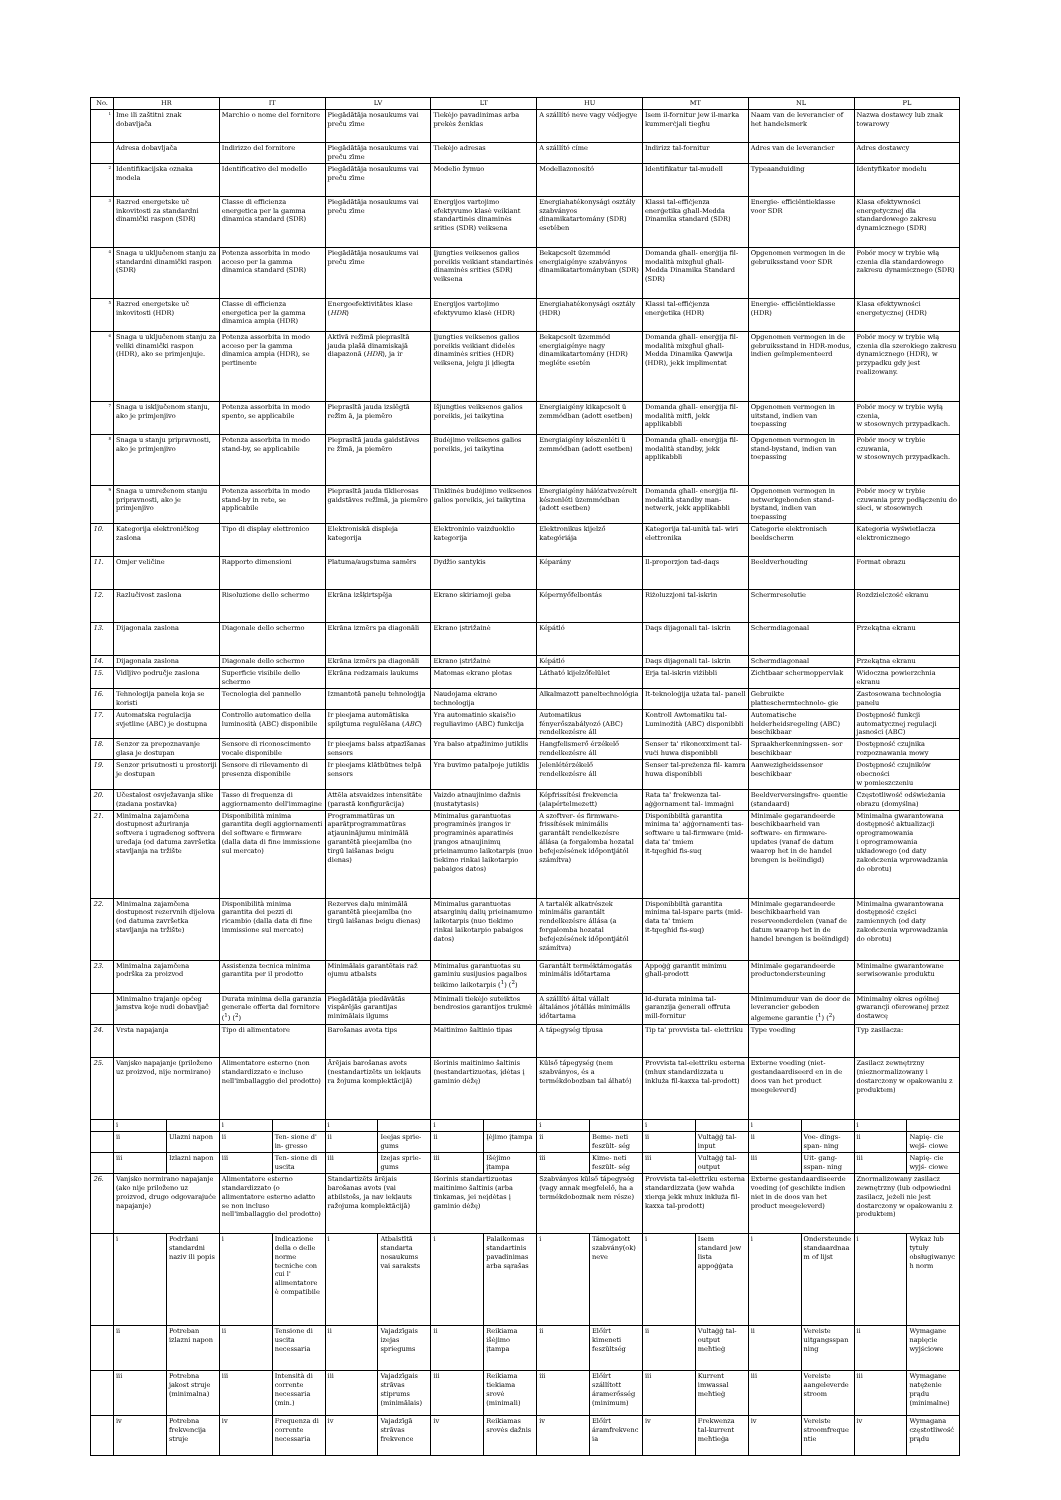| No. | HR | | IT | | LV | | LT | | HU | | MT | | NL | | PL | |
| --- | --- | --- | --- | --- | --- | --- | --- | --- | --- | --- | --- | --- | --- | --- | --- | --- |
| 1 | Ime ili zaštitni znak dobavljača | | Marchio o nome del fornitore | | Piegādātāja nosaukums vai preču zīme | | Tiekėjo pavadinimas arba prekės ženklas | | A szállító neve vagy védjegye | | Isem il-fornitur jew il-marka kummerċjali tiegħu | | Naam van de leverancier of het handelsmerk | | Nazwa dostawcy lub znak towarowy | |
| | Adresa dobavljača | | Indirizzo del fornitore | | Piegādātāja nosaukums vai preču zīme | | Tiekėjo adresas | | A szállító címe | | Indirizz tal-fornitur | | Adres van de leverancier | | Adres dostawcy | |
| 2 | Identifikacijska oznaka modela | | Identificativo del modello | | Piegādātāja nosaukums vai preču zīme | | Modelio žymuo | | Modellazonosító | | Identifikatur tal-mudell | | Typeaanduiding | | Identyfikator modelu | |
| 3 | Razred energetske uč inkovitosti za standardni dinamički raspon (SDR) | | Classe di efficienza energetica per la gamma dinamica standard (SDR) | | Piegādātāja nosaukums vai preču zīme | | Energijos vartojimo efektyvumo klasė veikiant standartinės dinaminės srities (SDR) veiksena | | Energiahatékonysági osztály szabványos dinamikatartomány (SDR) esetében | | Klassi tal-effiċjenza enerġetika għall-Medda Dinamika standard (SDR) | | Energie- efficiëntieklasse voor SDR | | Klasa efektywności energetycznej dla standardowego zakresu dynamicznego (SDR) | |
| 4 | Snaga u uključenom stanju za standardni dinamički raspon (SDR) | | Potenza assorbita in modo acceso per la gamma dinamica standard (SDR) | | Piegādātāja nosaukums vai preču zīme | | Įjungties veiksenos galios poreikis veikiant standartinės dinaminės srities (SDR) veiksena | | Bekapcsolt üzemmód energiaigénye szabványos dinamikatartományban (SDR) | | Domanda għall- enerġija fil-modalità mixgħul għall-Medda Dinamika Standard (SDR) | | Opgenomen vermogen in de gebruiksstand voor SDR | | Pobór mocy w trybie włą czenia dla standardowego zakresu dynamicznego (SDR) | |
| 5 | Razred energetske uč inkovitosti (HDR) | | Classe di efficienza energetica per la gamma dinamica ampia (HDR) | | Energoefektivitātes klase ( HDR ) | | Energijos vartojimo efektyvumo klasė (HDR) | | Energiahatékonysági osztály (HDR) | | Klassi tal-effiċjenza enerġetika (HDR) | | Energie- efficiëntieklasse (HDR) | | Klasa efektywności energetycznej (HDR) | |
| 6 | Snaga u uključenom stanju za veliki dinamički raspon (HDR), ako se primjenjuje. | | Potenza assorbita in modo acceso per la gamma dinamica ampia (HDR), se pertinente | | Aktīvā režīmā pieprasītā jauda plašā dinamiskajā diapazonā ( HDR ), ja ir | | Įjungties veiksenos galios poreikis veikiant didelės dinaminės srities (HDR) veiksena, jeigu ji įdiegta | | Bekapcsolt üzemmód energiaigénye nagy dinamikatartomány (HDR) megléte esetén | | Domanda għall- enerġija fil-modalità mixgħul għall-Medda Dinamika Qawwija (HDR), jekk implimentat | | Opgenomen vermogen in de gebruiksstand in HDR-modus, indien geïmplementeerd | | Pobór mocy w trybie włą czenia dla szerokiego zakresu dynamicznego (HDR), w przypadku gdy jest realizowany. | |
| 7 | Snaga u isključenom stanju, ako je primjenjivo | | Potenza assorbita in modo spento, se applicabile | | Pieprasītā jauda izslēgtā režīm ā, ja piemēro | | Išjungties veiksenos galios poreikis, jei taikytina | | Energiaigény kikapcsolt ü zemmódban (adott esetben) | | Domanda għall- enerġija fil-modalità mitfi, jekk applikabbli | | Opgenomen vermogen in uitstand, indien van toepassing | | Pobór mocy w trybie wyłą czenia, w stosownych przypadkach. | |
| 8 | Snaga u stanju pripravnosti, ako je primjenjivo | | Potenza assorbita in modo stand-by, se applicabile | | Pieprasītā jauda gaidstāves re žīmā, ja piemēro | | Budėjimo veiksenos galios poreikis, jei taikytina | | Energiaigény készenléti ü zemmódban (adott esetben) | | Domanda għall- enerġija fil-modalità standby, jekk applikabbli | | Opgenomen vermogen in stand-bystand, indien van toepassing | | Pobór mocy w trybie czuwania, w stosownych przypadkach. | |
| 9 | Snaga u umreženom stanju pripravnosti, ako je primjenjivo | | Potenza assorbita in modo stand-by in rete, se applicabile | | Pieprasītā jauda tīklierosas gaidstāves režīmā, ja piemēro | | Tinklinės budėjimo veiksenos galios poreikis, jei taikytina | | Energiaigény hálózatvezérelt készenléti üzemmódban (adott esetben) | | Domanda għall- enerġija fil-modalità standby man-netwerk, jekk applikabbli | | Opgenomen vermogen in netwerkgebonden stand-bystand, indien van toepassing | | Pobór mocy w trybie czuwania przy podłączeniu do sieci, w stosownych | |
| 10. | Kategorija elektroničkog zaslona | | Tipo di display elettronico | | Elektroniskā displeja kategorija | | Elektroninio vaizduoklio kategorija | | Elektronikus kijelző kategóriája | | Kategorija tal-unità tal- wiri elettronika | | Categorie elektronisch beeldscherm | | Kategoria wyświetlacza elektronicznego | |
| 11. | Omjer veličine | | Rapporto dimensioni | | Platuma/augstuma samērs | | Dydžio santykis | | Képarány | | Il-proporzjon tad-daqs | | Beeldverhouding | | Format obrazu | |
| 12. | Razlučivost zaslona | | Risoluzione dello schermo | | Ekrāna izšķirtspēja | | Ekrano skiriamoji geba | | Képernyőfelbontás | | Riżoluzzjoni tal-iskrin | | Schermresolutie | | Rozdzielczość ekranu | |
| 13. | Dijagonala zaslona | | Diagonale dello schermo | | Ekrāna izmērs pa diagonāli | | Ekrano įstrižainė | | Képátló | | Daqs dijagonali tal- iskrin | | Schermdiagonaal | | Przekątna ekranu | |
| 14. | Dijagonala zaslona | | Diagonale dello schermo | | Ekrāna izmērs pa diagonāli | | Ekrano įstrižainė | | Képátló | | Daqs dijagonali tal- iskrin | | Schermdiagonaal | | Przekątna ekranu | |
| 15. | Vidljivo područje zaslona | | Superficie visibile dello schermo | | Ekrāna redzamais laukums | | Matomas ekrano plotas | | Látható kijelzőfelület | | Erja tal-iskrin viżibbli | | Zichtbaar schermoppervlak | | Widoczna powierzchnia ekranu | |
| 16. | Tehnologija panela koja se koristi | | Tecnologia del pannello | | Izmantotā paneļu tehnoloģija | | Naudojama ekrano technologija | | Alkalmazott paneltechnológia | | It-teknoloġija użata tal- panell | | Gebruikte platteschermtechnolo- gie | | Zastosowana technologia panelu | |
| 17. | Automatska regulacija svjetline (ABC) je dostupna | | Controllo automatico della luminosità (ABC) disponibile | | Ir pieejama automātiska spilgtuma regulēšana ( ABC ) | | Yra automatinio skaisčio reguliavimo (ABC) funkcija | | Automatikus fényerőszabályozó (ABC) rendelkezésre áll | | Kontroll Awtomatiku tal-Luminożità (ABC) disponibbli | | Automatische helderheidsregeling (ABC) beschikbaar | | Dostępność funkcji automatycznej regulacji jasności (ABC) | |
| 18. | Senzor za prepoznavanje glasa je dostupan | | Sensore di riconoscimento vocale disponibile | | Ir pieejams balss atpazīšanas sensors | | Yra balso atpažinimo jutiklis | | Hangfelismerő érzékelő rendelkezésre áll | | Senser ta' rikonoxximent tal-vuċi huwa disponibbli | | Spraakherkenningssen- sor beschikbaar | | Dostępność czujnika rozpoznawania mowy | |
| 19. | Senzor prisutnosti u prostoriji je dostupan | | Sensore di rilevamento di presenza disponibile | | Ir pieejams klātbūtnes telpā sensors | | Yra buvimo patalpoje jutiklis | | Jelenlétérzékelő rendelkezésre áll | | Senser tal-preżenza fil- kamra huwa disponibbli | | Aanwezigheidssensor beschikbaar | | Dostępność czujników obecności w pomieszczeniu | |
| 20. | Učestalost osvježavanja slike (zadana postavka) | | Tasso di frequenza di aggiornamento dell'immagine | | Attēla atsvaidzes intensitāte (parastā konfigurācija) | | Vaizdo atnaujinimo dažnis (nustatytasis) | | Képfrissítési frekvencia (alapértelmezett) | | Rata ta' frekwenza tal- aġġornament tal- immaġni | | Beeldverversingsfre- quentie (standaard) | | Częstotliwość odświeżania obrazu (domyślna) | |
| 21. | Minimalna zajamčena dostupnost ažuriranja softvera i ugrađenog softvera uređaja (od datuma završetka stavljanja na tržište | | Disponibilità minima garantita degli aggiornamenti del software e firmware (dalla data di fine immissione sul mercato) | | Programmatūras un aparātprogrammatūras atjauninājumu minimālā garantētā pieejamība (no tirgū laišanas beigu dienas) | | Minimalus garantuotas programinės įrangos ir programinės aparatinės įrangos atnaujinimų prieinamumo laikotarpis (nuo tiekimo rinkai laikotarpio pabaigos datos) | | A szoftver- és firmware- frissítések minimális garantált rendelkezésre állása (a forgalomba hozatal befejezésének időpontjától számítva) | | Disponibbiltà garantita minima ta' aġġornamenti tas- software u tal-firmware (mid-data ta' tmiem it-tqegħid fis-suq | | Minimale gegarandeerde beschikbaarheid van software- en firmware-updates (vanaf de datum waarop het in de handel brengen is beëindigd) | | Minimalna gwarantowana dostępność aktualizacji oprogramowania i oprogramowania układowego (od daty zakończenia wprowadzania do obrotu) | |
| 22. | Minimalna zajamčena dostupnost rezervnih dijelova (od datuma završetka stavljanja na tržište) | | Disponibilità minima garantita dei pezzi di ricambio (dalla data di fine immissione sul mercato) | | Rezerves daļu minimālā garantētā pieejamība (no tirgū laišanas beigu dienas) | | Minimalus garantuotas atsarginių dalių prieinamumo laikotarpis (nuo tiekimo rinkai laikotarpio pabaigos datos) | | A tartalék alkatrészek minimális garantált rendelkezésre állása (a forgalomba hozatal befejezésének időpontjától számítva) | | Disponibbiltà garantita minima tal-ispare parts (mid-data ta' tmiem it-tqegħid fis-suq) | | Minimale gegarandeerde beschikbaarheid van reserveonderdelen (vanaf de datum waarop het in de handel brengen is beëindigd) | | Minimalna gwarantowana dostępność części zamiennych (od daty zakończenia wprowadzania do obrotu) | |
| 23. | Minimalna zajamčena podrška za proizvod | | Assistenza tecnica minima garantita per il prodotto | | Minimālais garantētais raž ojumu atbalsts | | Minimalus garantuotas su gaminiu susijusios pagalbos teikimo laikotarpis (<sup>1</sup>) (<sup>2</sup>) | | Garantált terméktámogatás minimális időtartama | | Appoġġ garantit minimu għall-prodott | | Minimale gegarandeerde productondersteuning | | Minimalne gwarantowane serwisowanie produktu | |
| | Minimalno trajanje općeg jamstva koje nudi dobavljač | | Durata minima della garanzia generale offerta dal fornitore (<sup>1</sup>) (<sup>2</sup>) | | Piegādātāja piedāvātās vispārējās garantijas minimālais ilgums | | Minimali tiekėjo suteiktos bendrosios garantijos trukmė | | A szállító által vállalt általános jótállás minimális időtartama | | Id-durata minima tal-garanzija ġenerali offruta mill-fornitur | | Minimumduur van de door de leverancier geboden algemene garantie (<sup>1</sup>) (<sup>2</sup>) | | Minimalny okres ogólnej gwarancji oferowanej przez dostawcę | |
| 24. | Vrsta napajanja | | Tipo di alimentatore | | Barošanas avota tips | | Maitinimo šaltinio tipas | | A tápegység típusa | | Tip ta' provvista tal- elettriku | | Type voeding | | Typ zasilacza: | |
| 25. | Vanjsko napajanje (priloženo uz proizvod, nije normirano) | | Alimentatore esterno (non standardizzato e incluso nell'imballaggio del prodotto) | | Ārējais barošanas avots (nestandartizēts un iekļauts ra žojuma komplektācijā) | | Išorinis maitinimo šaltinis (nestandartizuotas, įdėtas į gaminio dėžę) | | Külső tápegység (nem szabványos, és a termékdobozban tal álható) | | Provvista tal-elettriku esterna (mhux standardizzata u inkluża fil-kaxxa tal-prodott) | | Externe voeding (niet-gestandaardiseerd en in de doos van het product meegeleverd) | | Zasilacz zewnętrzny (nieznormalizowany i dostarczony w opakowaniu z produktem) | |
| | i | | i | | i | | i | | i | | i | | i | | i | |
| | ii | Ulazni napon | ii | Ten- sione d' in- gresso | ii | Ieejas sprie- gums | ii | Įėjimo įtampa | ii | Beme- neti feszült- ség | ii | Vultaġġ tal-input | ii | Voe- dings- span- ning | ii | Napię- cie wejś- ciowe |
| | iii | Izlazni napon | iii | Ten- sione di uscita | iii | Izejas sprie- gums | iii | Išėjimo įtampa | iii | Kime- neti feszült- ség | iii | Vultaġġ tal-output | iii | Uit- gang- sspan- ning | iii | Napię- cie wyjś- ciowe |
| 26. | Vanjsko normirano napajanje (ako nije priloženo uz proizvod, drugo odgovarajuće napajanje) | | Alimentatore esterno standardizzato (o alimentatore esterno adatto se non incluso nell'imballaggio del prodotto) | | Standartizēts ārējais barošanas avots (vai atbilstošs, ja nav iekļauts ražojuma komplektācijā) | | Išorinis standartizuotas maitinimo šaltinis (arba tinkamas, jei neįdėtas į gaminio dėžę) | | Szabványos külső tápegység (vagy annak megfelelő, ha a termékdoboznak nem része) | | Provvista tal-elettriku esterna standardizzata (jew waħda xierqa jekk mhux inkluża fil-kaxxa tal-prodott) | | Externe gestandaardiseerde voeding (of geschikte indien niet in de doos van het product meegeleverd) | | Znormalizowany zasilacz zewnętrzny (lub odpowiedni zasilacz, jeżeli nie jest dostarczony w opakowaniu z produktem) | |
| | i | Podržani standardni naziv ili popis | i | Indicazione della o delle norme tecniche con cui l' alimentatore è compatibile | i | Atbalstītā standarta nosaukums vai saraksts | i | Palaikomas standartinis pavadinimas arba sąrašas | i | Támogatott szabvány(ok) neve | i | Isem standard jew lista appoġġata | i | Ondersteunde standaardnaam of lijst | i | Wykaz lub tytuły obsługiwanych norm |
| | ii | Potreban izlazni napon | ii | Tensione di uscita necessaria | ii | Vajadzīgais izejas spriegums | ii | Reikiama išėjimo įtampa | ii | Előírt kimeneti feszültség | ii | Vultaġġ tal-output meħtieġ | ii | Vereiste uitgangsspanning | ii | Wymagane napięcie wyjściowe |
| | iii | Potrebna jakost struje (minimalna) | iii | Intensità di corrente necessaria (min.) | iii | Vajadzīgais strāvas stiprums (minimālais) | iii | Reikiama tiekiama srovė (minimali) | iii | Előírt szállított áramerősség (minimum) | iii | Kurrent imwassal meħtieġ | iii | Vereiste aangeleverde stroom | iii | Wymagane natężenie prądu (minimalne) |
| | iv | Potrebna frekvencija struje | iv | Frequenza di corrente necessaria | iv | Vajadzīgā strāvas frekvence | iv | Reikiamas srovės dažnis | iv | Előírt áramfrekvencia | iv | Frekwenza tal-kurrent meħtieġa | iv | Vereiste stroomfrequentie | iv | Wymagana częstotliwość prądu |